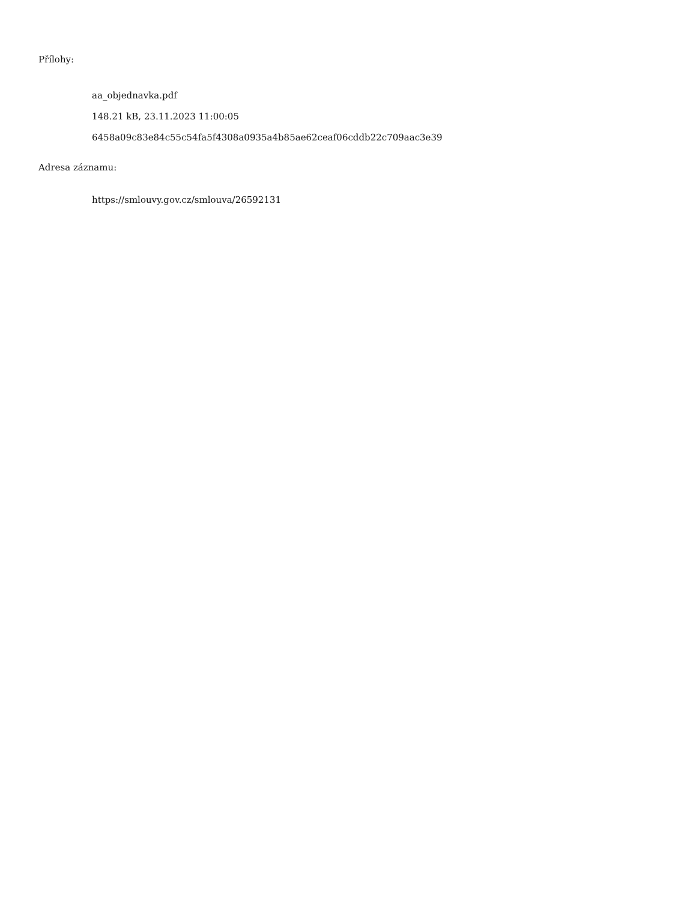Přílohy:
aa_objednavka.pdf
148.21 kB, 23.11.2023 11:00:05
6458a09c83e84c55c54fa5f4308a0935a4b85ae62ceaf06cddb22c709aac3e39
Adresa záznamu:
https://smlouvy.gov.cz/smlouva/26592131